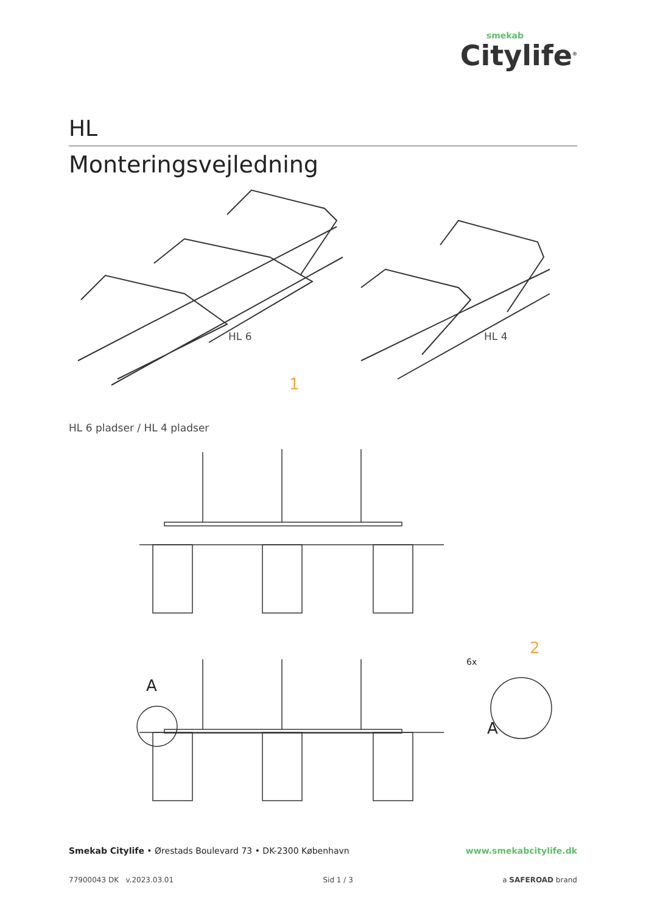smekab
Citylife<sup>®</sup>
HL
Monteringsvejledning
HL 6 HL 4
1
HL 6 pladser / HL 4 pladser
2
6x
A
A
Smekab Citylife • Ørestads Boulevard 73 • DK-2300 København www.smekabcitylife.dk
77900043 DK v.2023.03.01 Sid 1 / 3 a SAFEROAD brand